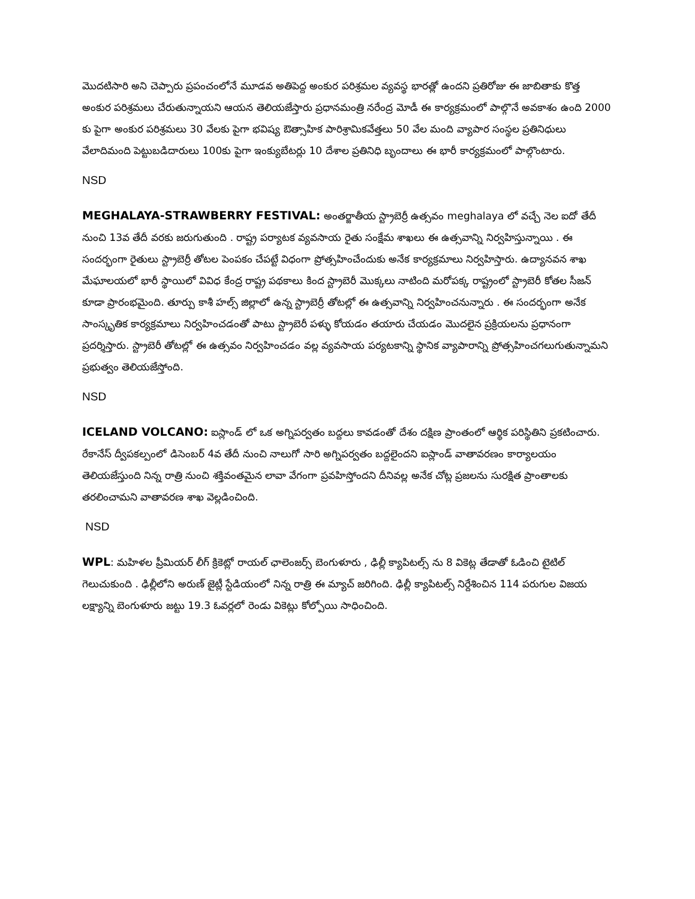మొదటిసారి అని చెప్పారు ప్రపంచంలోనే మూడవ అతిపెద్ద అంకుర పరిశ్రమల వ్యవస్థ భారత్లో ఉందని ప్రతిరోజు ఈ జాబితాకు కొత్త అంకుర పరిశ్రమలు చేరుతున్నాయని ఆయన తెలియజేస్తారు ప్రధానమంత్రి నరేంద్ర మోడీ ఈ కార్యక్రమంలో పాల్గొనే అవకాశం ఉంది 2000 కు పైగా అంకుర పరిశ్రమలు 30 వేలకు పైగా భవిష్య ఔత్సాహిక పారిశ్రామికవేత్తలు 50 వేల మంది వ్యాపార సంస్థల ప్రతినిధులు వేలాదిమంది పెట్టుబడిదారులు 100కు పైగా ఇంక్యుబేటర్లు 10 దేశాల ప్రతినిధి బృందాలు ఈ భారీ కార్యక్రమంలో పాల్గొంటారు.
NSD
MEGHALAYA-STRAWBERRY FESTIVAL: అంతర్జాతీయ స్ట్రాబెర్రీ ఉత్సవం meghalaya లో వచ్చే నెల ఐదో తేదీ నుంచి 13వ తేదీ వరకు జరుగుతుంది . రాష్ట్ర పర్యాటక వ్యవసాయ రైతు సంక్షేమ శాఖలు ఈ ఉత్సవాన్ని నిర్వహిస్తున్నాయి . ఈ సందర్భంగా రైతులు స్ట్రాబెర్రీ తోటల పెంపకం చేపట్టే విధంగా ప్రోత్సహించేందుకు అనేక కార్యక్రమాలు నిర్వహిస్తారు. ఉద్యానవన శాఖ మేఘాలయలో భారీ స్థాయిలో వివిధ కేంద్ర రాష్ట్ర పథకాలు కింద స్ట్రాబెరీ మొక్కలు నాటింది మరోపక్క రాష్ట్రంలో స్ట్రాబెరీ కోతల సీజన్ కూడా ప్రారంభమైంది. తూర్పు కాశీ హల్స్ జిల్లాలో ఉన్న స్ట్రాబెర్రీ తోటల్లో ఈ ఉత్సవాన్ని నిర్వహించనున్నారు . ఈ సందర్భంగా అనేక సాంస్కృతిక కార్యక్రమాలు నిర్వహించడంతో పాటు స్ట్రాబెరీ పళ్ళు కోయడం తయారు చేయడం మొదలైన ప్రక్రియలను ప్రధానంగా ప్రదర్శిస్తారు. స్ట్రాబెరీ తోటల్లో ఈ ఉత్సవం నిర్వహించడం వల్ల వ్యవసాయ పర్యటకాన్ని స్థానిక వ్యాపారాన్ని ప్రోత్సహించగలుగుతున్నామని ప్రభుత్వం తెలియజేస్తోంది.
NSD
ICELAND VOLCANO: ఐస్లాండ్ లో ఒక అగ్నిపర్వతం బద్దలు కావడంతో దేశం దక్షిణ ప్రాంతంలో ఆర్థిక పరిస్థితిని ప్రకటించారు. రేకానేస్ ద్వీపకల్పంలో డిసెంబర్ 4వ తేదీ నుంచి నాలుగో సారి అగ్నిపర్వతం బద్దలైందని ఐస్లాండ్ వాతావరణం కార్యాలయం తెలియజేస్తుంది నిన్న రాత్రి నుంచి శక్తివంతమైన లావా వేగంగా ప్రవహిస్తోందని దీనివల్ల అనేక చోట్ల ప్రజలను సురక్షిత ప్రాంతాలకు తరలించామని వాతావరణ శాఖ వెల్లడించింది.
NSD
WPL: మహిళల ప్రీమియర్ లీగ్ క్రికెట్లో రాయల్ ఛాలెంజర్స్ బెంగుళూరు , ఢిల్లీ క్యాపిటల్స్ ను 8 వికెట్ల తేడాతో ఓడించి టైటిల్ గెలుచుకుంది . ఢిల్లీలోని అరుణ్ జైట్లీ స్టేడియంలో నిన్న రాత్రి ఈ మ్యాచ్ జరిగింది. ఢిల్లీ క్యాపిటల్స్ నిర్దేశించిన 114 పరుగుల విజయ లక్ష్యాన్ని బెంగుళూరు జట్టు 19.3 ఓవర్లలో రెండు వికెట్లు కోల్పోయి సాధించింది.